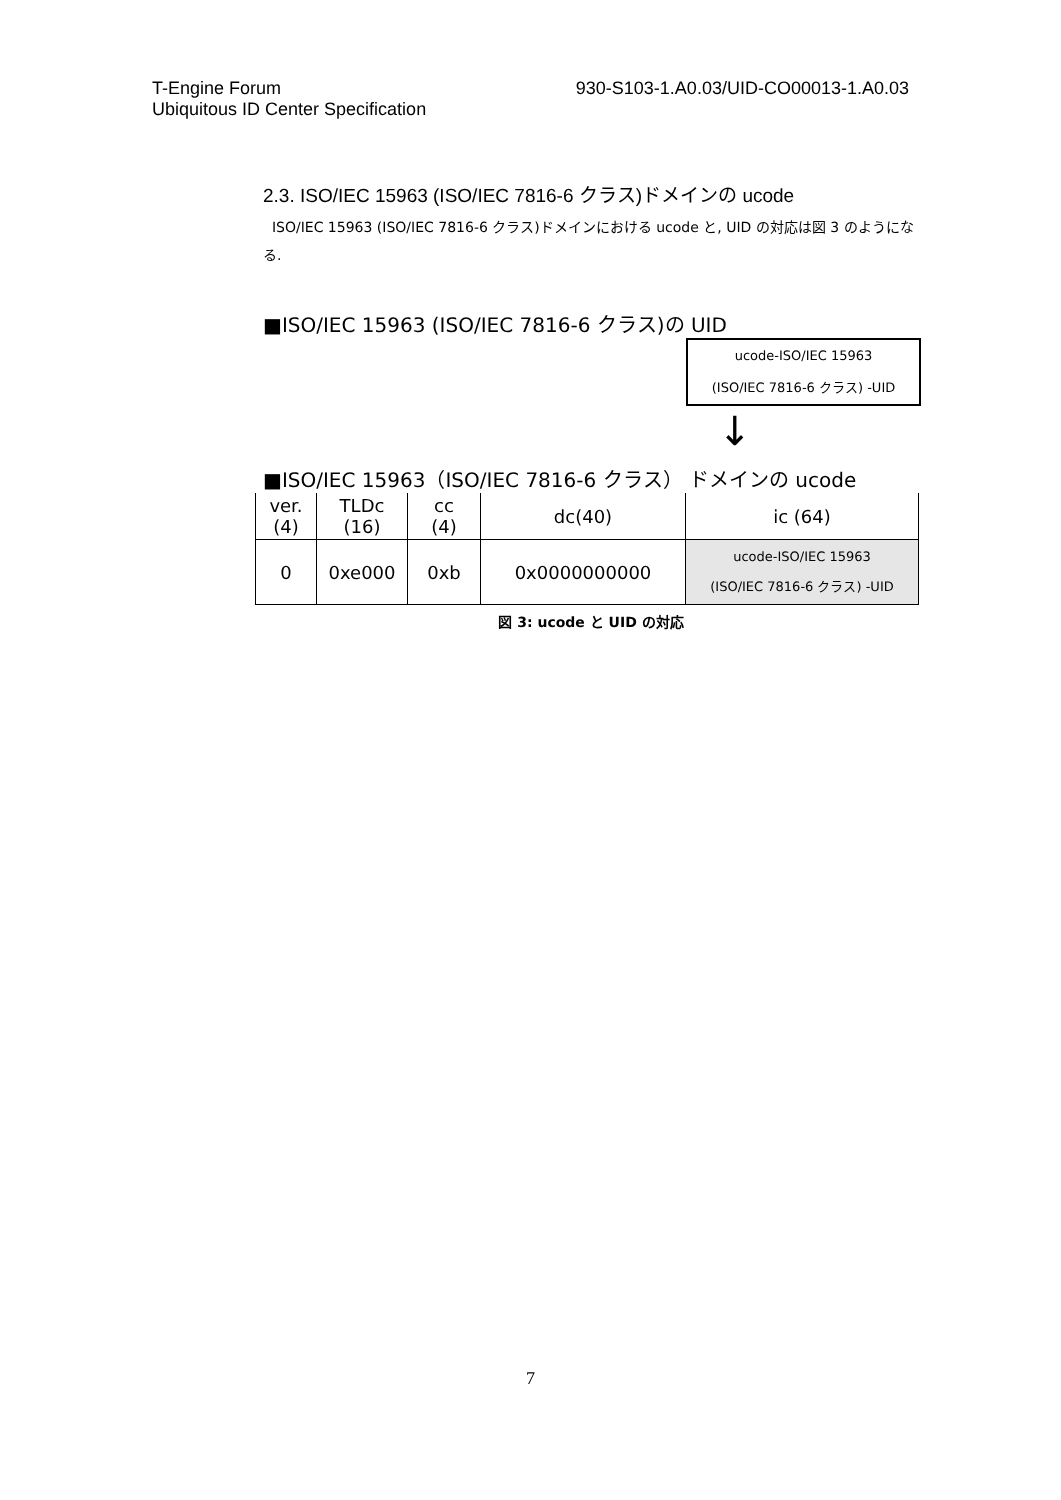T-Engine Forum
Ubiquitous ID Center Specification
930-S103-1.A0.03/UID-CO00013-1.A0.03
2.3. ISO/IEC 15963 (ISO/IEC 7816-6 クラス)ドメインの ucode
ISO/IEC 15963 (ISO/IEC 7816-6 クラス)ドメインにおける ucode と, UID の対応は図 3 のようになる.
■ISO/IEC 15963 (ISO/IEC 7816-6 クラス)の UID
ucode-ISO/IEC 15963
(ISO/IEC 7816-6 クラス) -UID
↓
■ISO/IEC 15963（ISO/IEC 7816-6 クラス） ドメインの ucode
| ver. (4) | TLDc (16) | cc (4) | dc(40) | ic (64) |
| 0 | 0xe000 | 0xb | 0x0000000000 | ucode-ISO/IEC 15963 (ISO/IEC 7816-6 クラス) -UID |
図 3: ucode と UID の対応
7